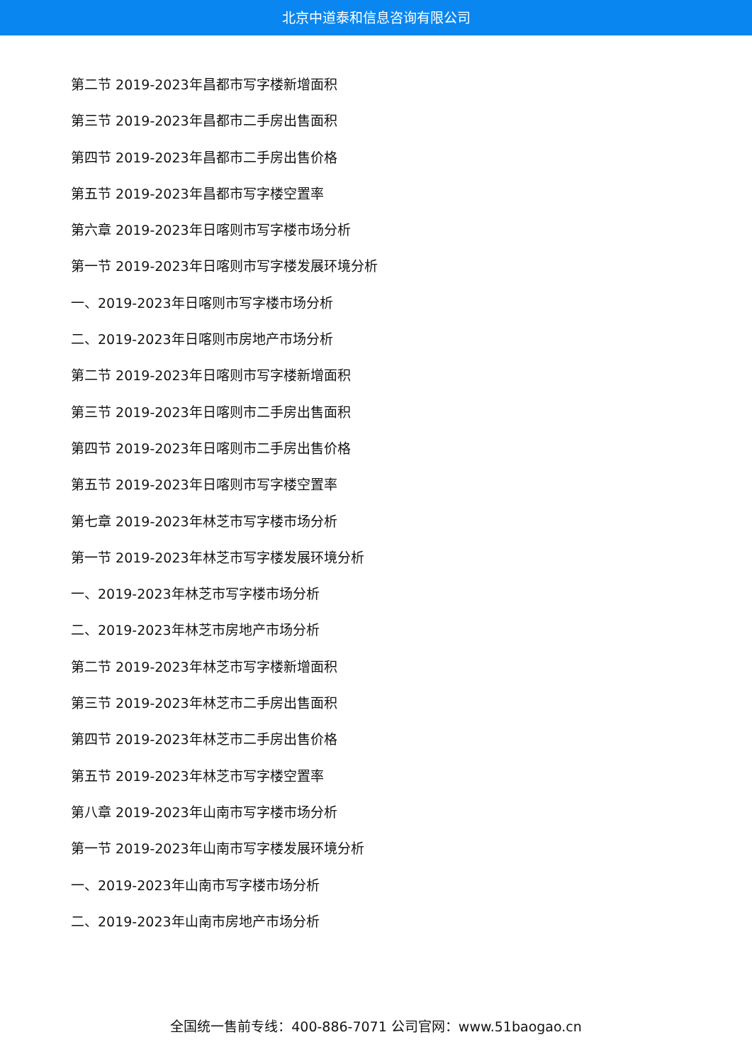北京中道泰和信息咨询有限公司
第二节 2019-2023年昌都市写字楼新增面积
第三节 2019-2023年昌都市二手房出售面积
第四节 2019-2023年昌都市二手房出售价格
第五节 2019-2023年昌都市写字楼空置率
第六章 2019-2023年日喀则市写字楼市场分析
第一节 2019-2023年日喀则市写字楼发展环境分析
一、2019-2023年日喀则市写字楼市场分析
二、2019-2023年日喀则市房地产市场分析
第二节 2019-2023年日喀则市写字楼新增面积
第三节 2019-2023年日喀则市二手房出售面积
第四节 2019-2023年日喀则市二手房出售价格
第五节 2019-2023年日喀则市写字楼空置率
第七章 2019-2023年林芝市写字楼市场分析
第一节 2019-2023年林芝市写字楼发展环境分析
一、2019-2023年林芝市写字楼市场分析
二、2019-2023年林芝市房地产市场分析
第二节 2019-2023年林芝市写字楼新增面积
第三节 2019-2023年林芝市二手房出售面积
第四节 2019-2023年林芝市二手房出售价格
第五节 2019-2023年林芝市写字楼空置率
第八章 2019-2023年山南市写字楼市场分析
第一节 2019-2023年山南市写字楼发展环境分析
一、2019-2023年山南市写字楼市场分析
二、2019-2023年山南市房地产市场分析
全国统一售前专线：400-886-7071 公司官网：www.51baogao.cn